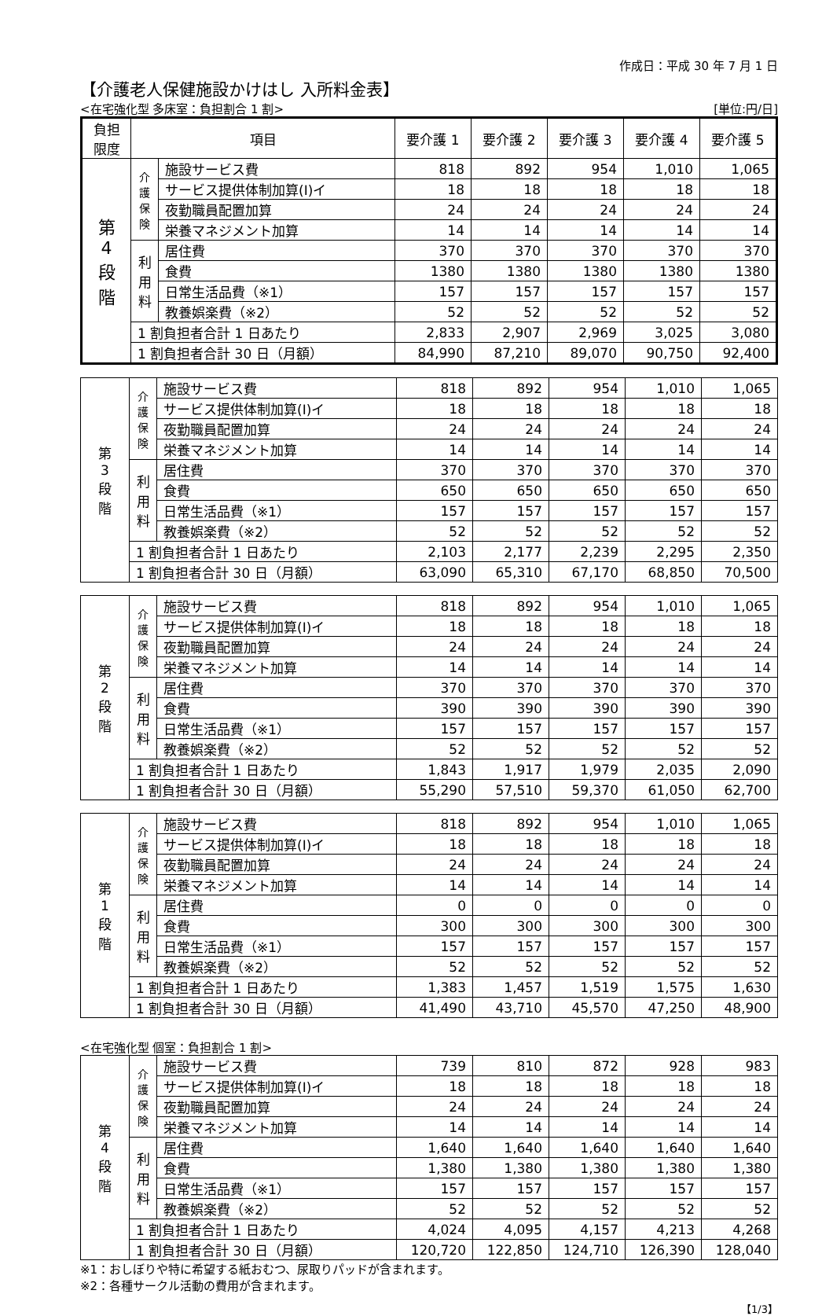作成日：平成 30 年 7 月 1 日
【介護老人保健施設かけはし 入所料金表】
<在宅強化型 多床室：負担割合 1 割> [単位:円/日]
| 負担 限度 | 項目 | | 要介護 1 | 要介護 2 | 要介護 3 | 要介護 4 | 要介護 5 |
| --- | --- | --- | --- | --- | --- | --- | --- |
| 第 4 段 階 | 介 護 保 険 | 施設サービス費 | 818 | 892 | 954 | 1,010 | 1,065 |
| | | サービス提供体制加算(Ⅰ)イ | 18 | 18 | 18 | 18 | 18 |
| | | 夜勤職員配置加算 | 24 | 24 | 24 | 24 | 24 |
| | | 栄養マネジメント加算 | 14 | 14 | 14 | 14 | 14 |
| | 利 用 料 | 居住費 | 370 | 370 | 370 | 370 | 370 |
| | | 食費 | 1380 | 1380 | 1380 | 1380 | 1380 |
| | | 日常生活品費（※1） | 157 | 157 | 157 | 157 | 157 |
| | | 教養娯楽費（※2） | 52 | 52 | 52 | 52 | 52 |
| | 1 割負担者合計 1 日あたり | | 2,833 | 2,907 | 2,969 | 3,025 | 3,080 |
| | 1 割負担者合計 30 日（月額） | | 84,990 | 87,210 | 89,070 | 90,750 | 92,400 |
| 第 3 段 階 | 介 護 保 険 | 施設サービス費 | 818 | 892 | 954 | 1,010 | 1,065 |
| | | サービス提供体制加算(Ⅰ)イ | 18 | 18 | 18 | 18 | 18 |
| | | 夜勤職員配置加算 | 24 | 24 | 24 | 24 | 24 |
| | | 栄養マネジメント加算 | 14 | 14 | 14 | 14 | 14 |
| | 利 用 料 | 居住費 | 370 | 370 | 370 | 370 | 370 |
| | | 食費 | 650 | 650 | 650 | 650 | 650 |
| | | 日常生活品費（※1） | 157 | 157 | 157 | 157 | 157 |
| | | 教養娯楽費（※2） | 52 | 52 | 52 | 52 | 52 |
| | 1 割負担者合計 1 日あたり | | 2,103 | 2,177 | 2,239 | 2,295 | 2,350 |
| | 1 割負担者合計 30 日（月額） | | 63,090 | 65,310 | 67,170 | 68,850 | 70,500 |
| 第 2 段 階 | 介 護 保 険 | 施設サービス費 | 818 | 892 | 954 | 1,010 | 1,065 |
| | | サービス提供体制加算(Ⅰ)イ | 18 | 18 | 18 | 18 | 18 |
| | | 夜勤職員配置加算 | 24 | 24 | 24 | 24 | 24 |
| | | 栄養マネジメント加算 | 14 | 14 | 14 | 14 | 14 |
| | 利 用 料 | 居住費 | 370 | 370 | 370 | 370 | 370 |
| | | 食費 | 390 | 390 | 390 | 390 | 390 |
| | | 日常生活品費（※1） | 157 | 157 | 157 | 157 | 157 |
| | | 教養娯楽費（※2） | 52 | 52 | 52 | 52 | 52 |
| | 1 割負担者合計 1 日あたり | | 1,843 | 1,917 | 1,979 | 2,035 | 2,090 |
| | 1 割負担者合計 30 日（月額） | | 55,290 | 57,510 | 59,370 | 61,050 | 62,700 |
| 第 1 段 階 | 介 護 保 険 | 施設サービス費 | 818 | 892 | 954 | 1,010 | 1,065 |
| | | サービス提供体制加算(Ⅰ)イ | 18 | 18 | 18 | 18 | 18 |
| | | 夜勤職員配置加算 | 24 | 24 | 24 | 24 | 24 |
| | | 栄養マネジメント加算 | 14 | 14 | 14 | 14 | 14 |
| | 利 用 料 | 居住費 | 0 | 0 | 0 | 0 | 0 |
| | | 食費 | 300 | 300 | 300 | 300 | 300 |
| | | 日常生活品費（※1） | 157 | 157 | 157 | 157 | 157 |
| | | 教養娯楽費（※2） | 52 | 52 | 52 | 52 | 52 |
| | 1 割負担者合計 1 日あたり | | 1,383 | 1,457 | 1,519 | 1,575 | 1,630 |
| | 1 割負担者合計 30 日（月額） | | 41,490 | 43,710 | 45,570 | 47,250 | 48,900 |
<在宅強化型 個室：負担割合 1 割>
| 第 4 段 階 | 介 護 保 険 | 施設サービス費 | 739 | 810 | 872 | 928 | 983 |
| | | サービス提供体制加算(Ⅰ)イ | 18 | 18 | 18 | 18 | 18 |
| | | 夜勤職員配置加算 | 24 | 24 | 24 | 24 | 24 |
| | | 栄養マネジメント加算 | 14 | 14 | 14 | 14 | 14 |
| | 利 用 料 | 居住費 | 1,640 | 1,640 | 1,640 | 1,640 | 1,640 |
| | | 食費 | 1,380 | 1,380 | 1,380 | 1,380 | 1,380 |
| | | 日常生活品費（※1） | 157 | 157 | 157 | 157 | 157 |
| | | 教養娯楽費（※2） | 52 | 52 | 52 | 52 | 52 |
| | 1 割負担者合計 1 日あたり | | 4,024 | 4,095 | 4,157 | 4,213 | 4,268 |
| | 1 割負担者合計 30 日（月額） | | 120,720 | 122,850 | 124,710 | 126,390 | 128,040 |
※1：おしぼりや特に希望する紙おむつ、尿取りパッドが含まれます。
※2：各種サークル活動の費用が含まれます。
【1/3】